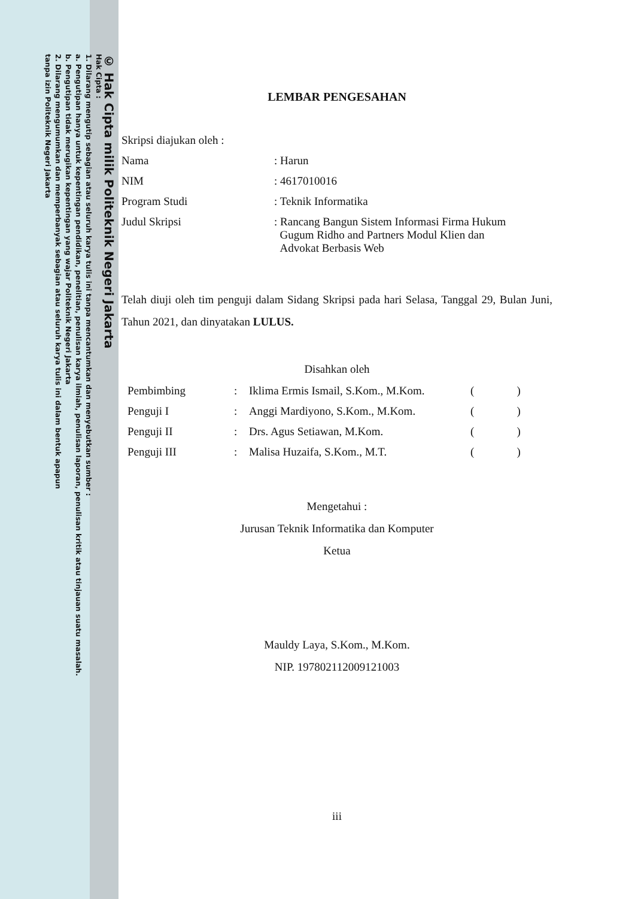© Hak Cipta milik Politeknik Negeri Jakarta
Hak Cipta :
1. Dilarang mengutip sebagian atau seluruh karya tulis ini tanpa mencantumkan dan menyebutkan sumber :
a. Pengutipan hanya untuk kepentingan pendidikan, penelitian, penulisan karya ilmiah, penulisan laporan, penulisan kritik atau tinjauan suatu masalah.
b. Pengutipan tidak merugikan kepentingan yang wajar Politeknik Negeri Jakarta
2. Dilarang mengumumkan dan memperbanyak sebagian atau seluruh karya tulis ini dalam bentuk apapun
tanpa izin Politeknik Negeri Jakarta
LEMBAR PENGESAHAN
Skripsi diajukan oleh :
| Nama | : Harun |
| NIM | : 4617010016 |
| Program Studi | : Teknik Informatika |
| Judul Skripsi | : Rancang Bangun Sistem Informasi Firma Hukum Gugum Ridho and Partners Modul Klien dan Advokat Berbasis Web |
Telah diuji oleh tim penguji dalam Sidang Skripsi pada hari Selasa, Tanggal 29, Bulan Juni, Tahun 2021, dan dinyatakan LULUS.
Disahkan oleh
| Pembimbing | : | Iklima Ermis Ismail, S.Kom., M.Kom. | ( ) |
| Penguji I | : | Anggi Mardiyono, S.Kom., M.Kom. | ( ) |
| Penguji II | : | Drs. Agus Setiawan, M.Kom. | ( ) |
| Penguji III | : | Malisa Huzaifa, S.Kom., M.T. | ( ) |
Mengetahui :
Jurusan Teknik Informatika dan Komputer
Ketua
Mauldy Laya, S.Kom., M.Kom.
NIP. 197802112009121003
iii